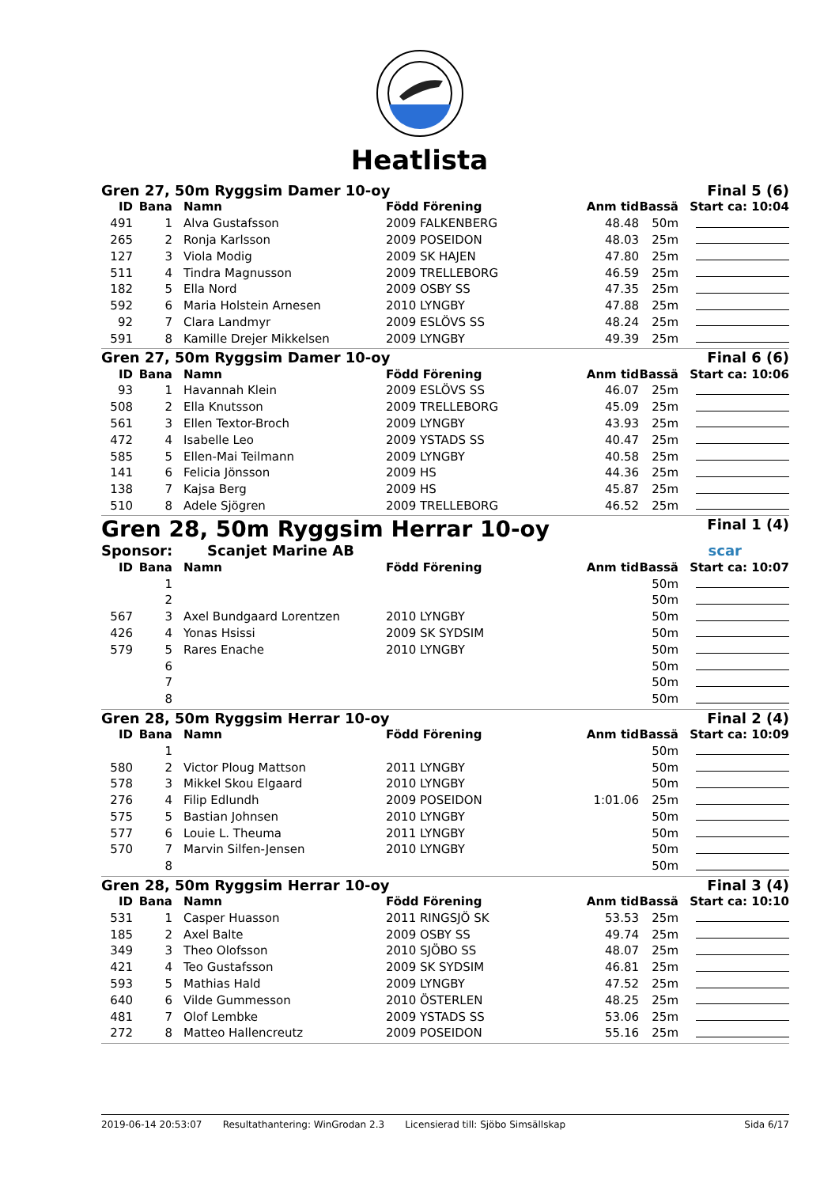Heatlista
Gren 27, 50m Ryggsim Damer 10-oy Final 5 (6)
| ID | Bana | Namn | Född Förening | Anm tid | Bassä | Start ca: 10:04 |
| --- | --- | --- | --- | --- | --- | --- |
| 491 | 1 | Alva Gustafsson | 2009 FALKENBERG | 48.48 | 50m | |
| 265 | 2 | Ronja Karlsson | 2009 POSEIDON | 48.03 | 25m | |
| 127 | 3 | Viola Modig | 2009 SK HAJEN | 47.80 | 25m | |
| 511 | 4 | Tindra Magnusson | 2009 TRELLEBORG | 46.59 | 25m | |
| 182 | 5 | Ella Nord | 2009 OSBY SS | 47.35 | 25m | |
| 592 | 6 | Maria Holstein Arnesen | 2010 LYNGBY | 47.88 | 25m | |
| 92 | 7 | Clara Landmyr | 2009 ESLÖVS SS | 48.24 | 25m | |
| 591 | 8 | Kamille Drejer Mikkelsen | 2009 LYNGBY | 49.39 | 25m | |
Gren 27, 50m Ryggsim Damer 10-oy Final 6 (6)
| ID | Bana | Namn | Född Förening | Anm tid | Bassä | Start ca: 10:06 |
| --- | --- | --- | --- | --- | --- | --- |
| 93 | 1 | Havannah Klein | 2009 ESLÖVS SS | 46.07 | 25m | |
| 508 | 2 | Ella Knutsson | 2009 TRELLEBORG | 45.09 | 25m | |
| 561 | 3 | Ellen Textor-Broch | 2009 LYNGBY | 43.93 | 25m | |
| 472 | 4 | Isabelle Leo | 2009 YSTADS SS | 40.47 | 25m | |
| 585 | 5 | Ellen-Mai Teilmann | 2009 LYNGBY | 40.58 | 25m | |
| 141 | 6 | Felicia Jönsson | 2009 HS | 44.36 | 25m | |
| 138 | 7 | Kajsa Berg | 2009 HS | 45.87 | 25m | |
| 510 | 8 | Adele Sjögren | 2009 TRELLEBORG | 46.52 | 25m | |
Gren 28, 50m Ryggsim Herrar 10-oy Final 1 (4)
Sponsor: Scanjet Marine AB scar
| ID | Bana | Namn | Född Förening | Anm tid | Bassä | Start ca: 10:07 |
| --- | --- | --- | --- | --- | --- | --- |
| | 1 | | | | 50m | |
| | 2 | | | | 50m | |
| 567 | 3 | Axel Bundgaard Lorentzen | 2010 LYNGBY | | 50m | |
| 426 | 4 | Yonas Hsissi | 2009 SK SYDSIM | | 50m | |
| 579 | 5 | Rares Enache | 2010 LYNGBY | | 50m | |
| | 6 | | | | 50m | |
| | 7 | | | | 50m | |
| | 8 | | | | 50m | |
Gren 28, 50m Ryggsim Herrar 10-oy Final 2 (4)
| ID | Bana | Namn | Född Förening | Anm tid | Bassä | Start ca: 10:09 |
| --- | --- | --- | --- | --- | --- | --- |
| | 1 | | | | 50m | |
| 580 | 2 | Victor Ploug Mattson | 2011 LYNGBY | | 50m | |
| 578 | 3 | Mikkel Skou Elgaard | 2010 LYNGBY | | 50m | |
| 276 | 4 | Filip Edlundh | 2009 POSEIDON | 1:01.06 | 25m | |
| 575 | 5 | Bastian Johnsen | 2010 LYNGBY | | 50m | |
| 577 | 6 | Louie L. Theuma | 2011 LYNGBY | | 50m | |
| 570 | 7 | Marvin Silfen-Jensen | 2010 LYNGBY | | 50m | |
| | 8 | | | | 50m | |
Gren 28, 50m Ryggsim Herrar 10-oy Final 3 (4)
| ID | Bana | Namn | Född Förening | Anm tid | Bassä | Start ca: 10:10 |
| --- | --- | --- | --- | --- | --- | --- |
| 531 | 1 | Casper Huasson | 2011 RINGSJÖ SK | 53.53 | 25m | |
| 185 | 2 | Axel Balte | 2009 OSBY SS | 49.74 | 25m | |
| 349 | 3 | Theo Olofsson | 2010 SJÖBO SS | 48.07 | 25m | |
| 421 | 4 | Teo Gustafsson | 2009 SK SYDSIM | 46.81 | 25m | |
| 593 | 5 | Mathias Hald | 2009 LYNGBY | 47.52 | 25m | |
| 640 | 6 | Vilde Gummesson | 2010 ÖSTERLEN | 48.25 | 25m | |
| 481 | 7 | Olof Lembke | 2009 YSTADS SS | 53.06 | 25m | |
| 272 | 8 | Matteo Hallencreutz | 2009 POSEIDON | 55.16 | 25m | |
2019-06-14 20:53:07 Resultathantering: WinGrodan 2.3 Licensierad till: Sjöbo Simsällskap Sida 6/17